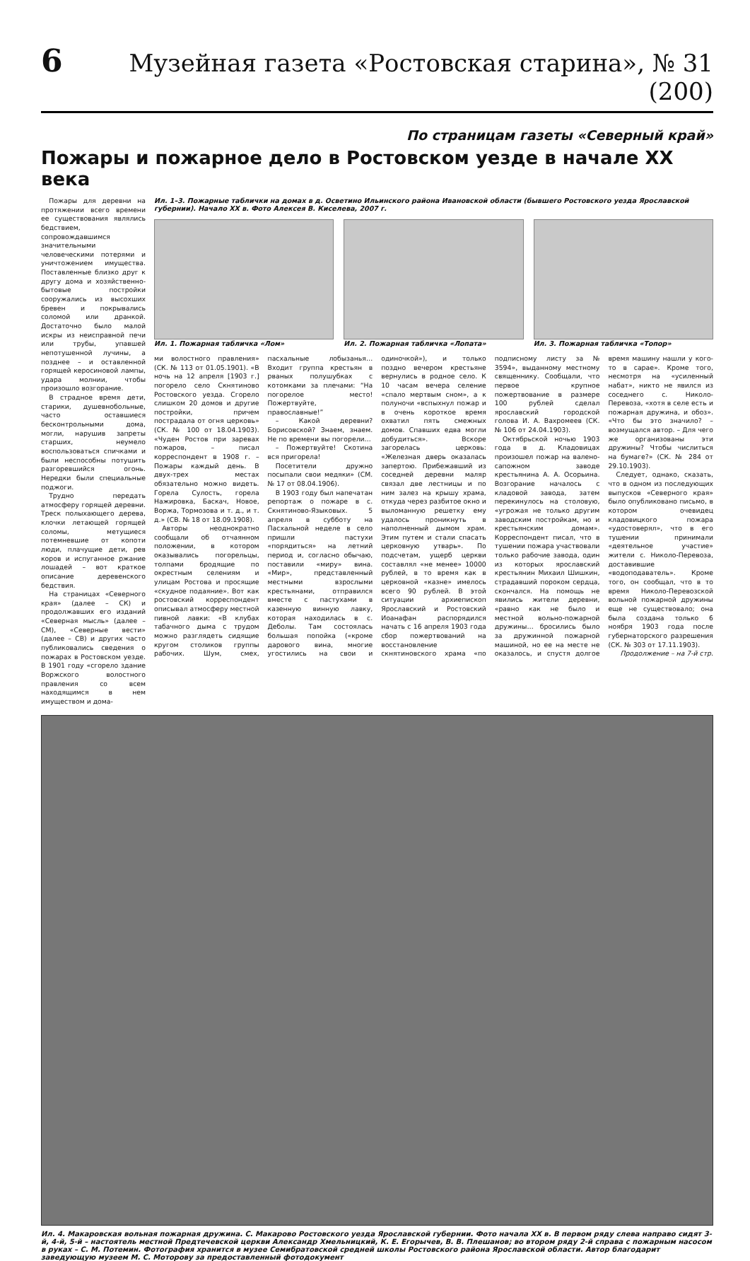6
Музейная газета «Ростовская старина», № 31 (200)
По страницам газеты «Северный край»
Пожары и пожарное дело в Ростовском уезде в начале XX века
Пожары для деревни на протяжении всего времени ее существования являлись бедствием, сопровождавшимся значительными человеческими потерями и уничтожением имущества. Поставленные близко друг к другу дома и хозяйственно-бытовые постройки сооружались из высохших бревен и покрывались соломой или дранкой. Достаточно было малой искры из неисправной печи или трубы, упавшей непотушенной лучины, а позднее – и оставленной горящей керосиновой лампы, удара молнии, чтобы произошло возгорание.
В страдное время дети, старики, душевнобольные, часто оставшиеся бесконтрольными дома, могли, нарушив запреты старших, неумело воспользоваться спичками и были неспособны потушить разгоревшийся огонь. Нередки были специальные поджоги.
Трудно передать атмосферу горящей деревни. Треск полыхающего дерева, клочки летающей горящей соломы, метущиеся потемневшие от копоти люди, плачущие дети, рев коров и испуганное ржание лошадей – вот краткое описание деревенского бедствия.
На страницах «Северного края» (далее – СК) и продолжавших его изданий «Северная мысль» (далее – СМ), «Северные вести» (далее – СВ) и других часто публиковались сведения о пожарах в Ростовском уезде. В 1901 году «сгорело здание Воржского волостного правления со всем находящимся в нем имуществом и дома-
Ил. 1–3. Пожарные таблички на домах в д. Осветино Ильинского района Ивановской области (бывшего Ростовского уезда Ярославской губернии). Начало XX в. Фото Алексея В. Киселева, 2007 г.
Ил. 1. Пожарная табличка «Лом» Ил. 2. Пожарная табличка «Лопата»
Ил. 3. Пожарная табличка «Топор»
ми волостного правления» (СК. № 113 от 01.05.1901). «В ночь на 12 апреля [1903 г.] погорело село Скнятиново Ростовского уезда. Сгорело слишком 20 домов и другие постройки, причем пострадала от огня церковь» (СК. № 100 от 18.04.1903). «Чуден Ростов при заревах пожаров, – писал корреспондент в 1908 г. – Пожары каждый день. В двух-трех местах обязательно можно видеть. Горела Сулость, горела Нажировка, Баскач, Новое, Воржа, Тормозова и т. д., и т. д.» (СВ. № 18 от 18.09.1908).
Авторы неоднократно сообщали об отчаянном положении, в котором оказывались погорельцы, толпами бродящие по окрестным селениям и улицам Ростова и просящие «скудное подаяние». Вот как ростовский корреспондент описывал атмосферу местной пивной лавки: «В клубах табачного дыма с трудом можно разглядеть сидящие кругом столиков группы рабочих. Шум, смех, пасхальные лобызанья… Входит группа крестьян в рваных полушубках с котомками за плечами: “На погорелое место! Пожертвуйте, православные!”
– Какой деревни? Борисовской? Знаем, знаем. Не по времени вы погорели…
– Пожертвуйте! Скотина вся пригорела!
Посетители дружно посыпали свои медяки» (СМ. № 17 от 08.04.1906).
В 1903 году был напечатан репортаж о пожаре в с. Скнятиново-Языковых. 5 апреля в субботу на Пасхальной неделе в село пришли пастухи «порядиться» на летний период и, согласно обычаю, поставили «миру» вина. «Мир», представленный местными взрослыми крестьянами, отправился вместе с пастухами в казенную винную лавку, которая находилась в с. Деболы. Там состоялась большая попойка («кроме дарового вина, многие угостились на свои и одиночкой»), и только поздно вечером крестьяне вернулись в родное село. К 10 часам вечера селение «спало мертвым сном», а к полуночи «вспыхнул пожар и в очень короткое время охватил пять смежных домов. Спавших едва могли добудиться». Вскоре загорелась церковь: «Железная дверь оказалась запертою. Прибежавший из соседней деревни маляр связал две лестницы и по ним залез на крышу храма, откуда через разбитое окно и выломанную решетку ему удалось проникнуть в наполненный дымом храм. Этим путем и стали спасать церковную утварь». По подсчетам, ущерб церкви составлял «не менее» 10000 рублей, в то время как в церковной «казне» имелось всего 90 рублей. В этой ситуации архиепископ Ярославский и Ростовский Иоанафан распорядился начать с 16 апреля 1903 года сбор пожертвований на восстановление скнятиновского храма «по подписному листу за № 3594», выданному местному священнику. Сообщали, что первое крупное пожертвование в размере 100 рублей сделал ярославский городской голова И. А. Вахромеев (СК. № 106 от 24.04.1903).
Октябрьской ночью 1903 года в д. Кладовицах произошел пожар на валено-сапожном заводе крестьянина А. А. Осорьина. Возгорание началось с кладовой завода, затем перекинулось на столовую, «угрожая не только другим заводским постройкам, но и крестьянским домам». Корреспондент писал, что в тушении пожара участвовали только рабочие завода, один из которых ярославский крестьянин Михаил Шишкин, страдавший пороком сердца, скончался. На помощь не явились жители деревни, «равно как не было и местной вольно-пожарной дружины… бросились было за дружинной пожарной машиной, но ее на месте не оказалось, и спустя долгое время машину нашли у кого-то в сарае». Кроме того, несмотря на «усиленный набат», никто не явился из соседнего с. Николо-Перевоза, «хотя в селе есть и пожарная дружина, и обоз». «Что бы это значило? – возмущался автор. – Для чего же организованы эти дружины? Чтобы числиться на бумаге?» (СК. № 284 от 29.10.1903).
Следует, однако, сказать, что в одном из последующих выпусков «Северного края» было опубликовано письмо, в котором очевидец кладовицкого пожара «удостоверял», что в его тушении принимали «деятельное участие» жители с. Николо-Перевоза, доставившие «водоподаватель». Кроме того, он сообщал, что в то время Николо-Перевозской вольной пожарной дружины еще не существовало; она была создана только 6 ноября 1903 года после губернаторского разрешения (СК. № 303 от 17.11.1903).
Продолжение – на 7-й стр.
Ил. 4. Макаровская вольная пожарная дружина. С. Макарово Ростовского уезда Ярославской губернии. Фото начала XX в. В первом ряду слева направо сидят 3-й, 4-й, 5-й – настоятель местной Предтечевской церкви Александр Хмельницкий, К. Е. Егорычев, В. В. Плешанов; во втором ряду 2-й справа с пожарным насосом в руках – С. М. Потемин. Фотография хранится в музее Семибратовской средней школы Ростовского района Ярославской области. Автор благодарит заведующую музеем М. С. Моторову за предоставленный фотодокумент